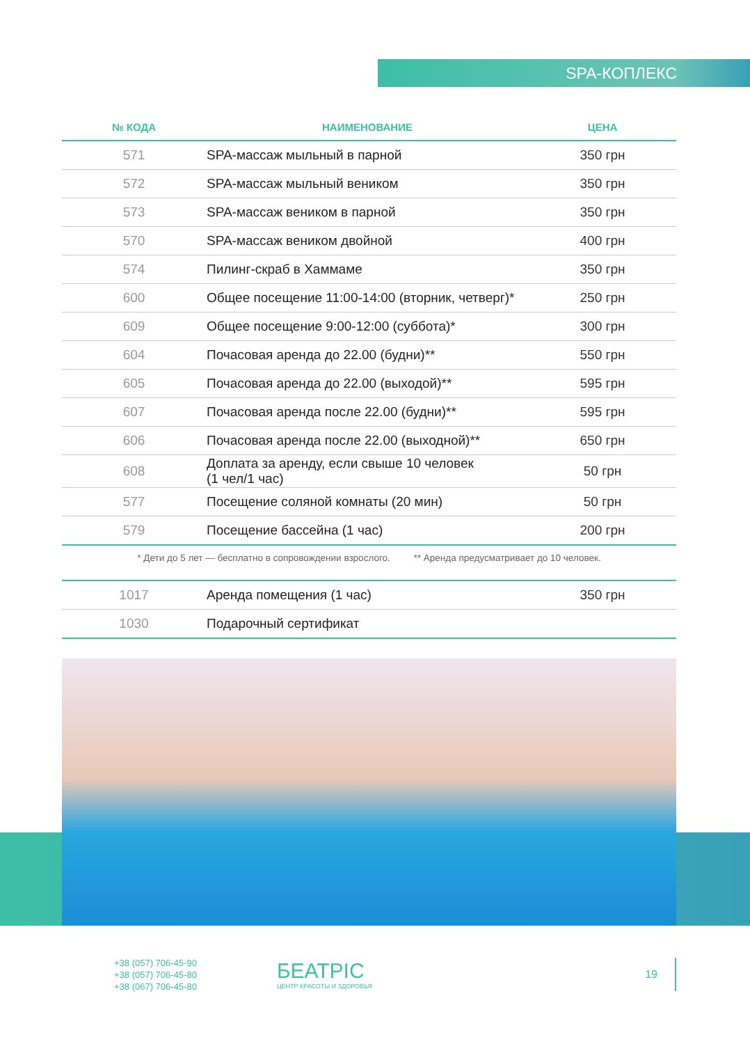SPA-КОПЛЕКС
| № КОДА | НАИМЕНОВАНИЕ | ЦЕНА |
| --- | --- | --- |
| 571 | SPA-массаж мыльный в парной | 350 грн |
| 572 | SPA-массаж мыльный веником | 350 грн |
| 573 | SPA-массаж веником в парной | 350 грн |
| 570 | SPA-массаж веником двойной | 400 грн |
| 574 | Пилинг-скраб в Хаммаме | 350 грн |
| 600 | Общее посещение 11:00-14:00 (вторник, четверг)* | 250 грн |
| 609 | Общее посещение 9:00-12:00 (суббота)* | 300 грн |
| 604 | Почасовая аренда до 22.00 (будни)** | 550 грн |
| 605 | Почасовая аренда до 22.00 (выходой)** | 595 грн |
| 607 | Почасовая аренда после 22.00 (будни)** | 595 грн |
| 606 | Почасовая аренда после 22.00 (выходной)** | 650 грн |
| 608 | Доплата за аренду, если свыше 10 человек (1 чел/1 час) | 50 грн |
| 577 | Посещение соляной комнаты (20 мин) | 50 грн |
| 579 | Посещение бассейна (1 час) | 200 грн |
* Дети до 5 лет — бесплатно в сопровождении взрослого. ** Аренда предусматривает до 10 человек.
| 1017 | Аренда помещения (1 час) | 350 грн |
| 1030 | Подарочный сертификат | |
+38 (057) 706-45-90
+38 (057) 706-45-80
+38 (067) 706-45-80
БЕАТРІС
ЦЕНТР КРАСОТЫ И ЗДОРОВЬЯ
19